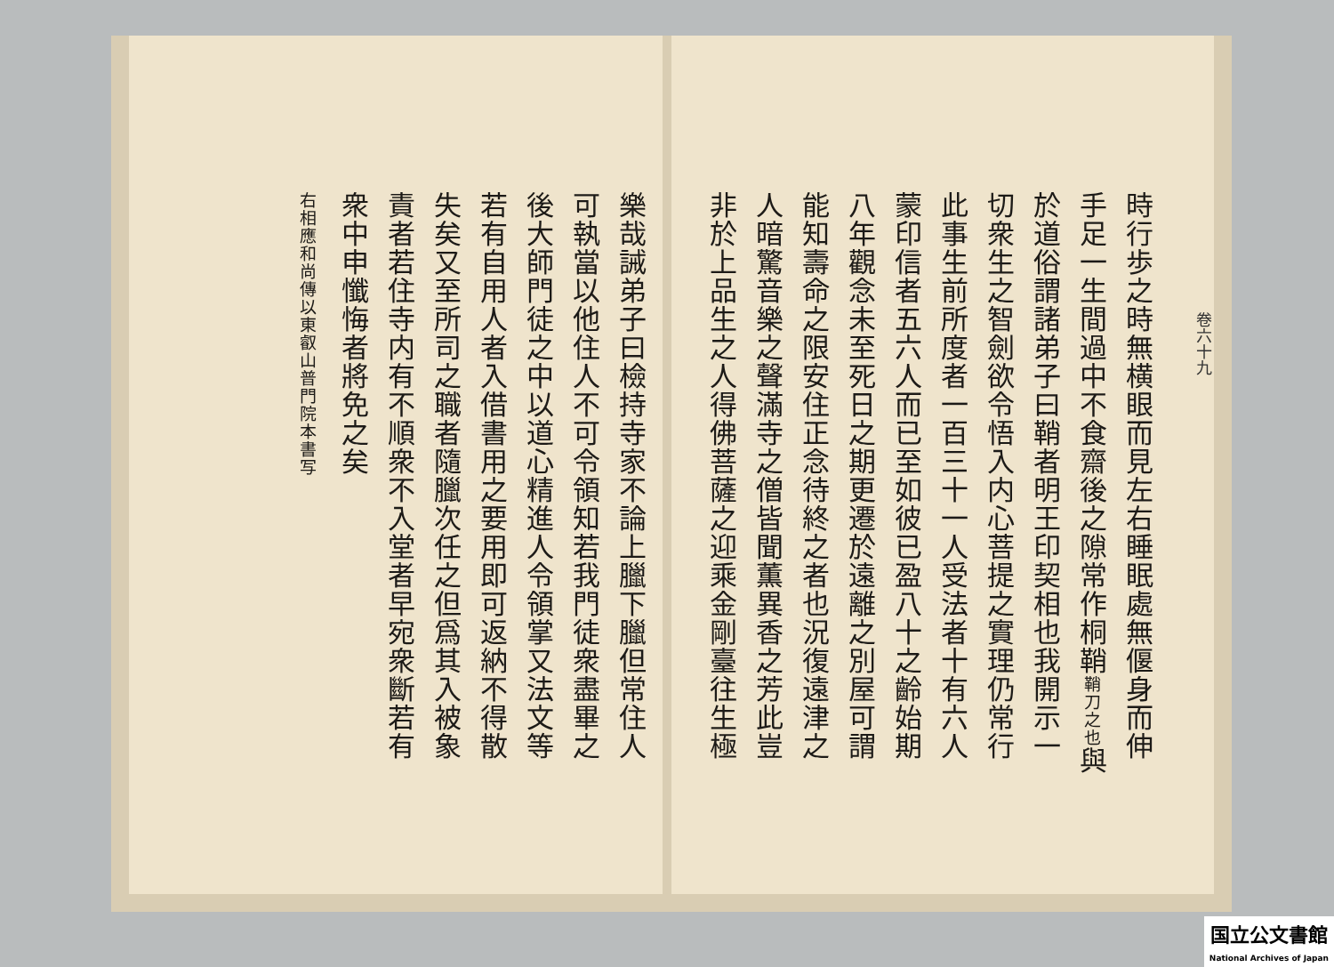樂哉誡弟子曰檢持寺家不論上臘下臘但常住人
可執當以他住人不可令領知若我門徒衆盡畢之
後大師門徒之中以道心精進人令領掌又法文等
若有自用人者入借書用之要用即可返納不得散
失矣又至所司之職者隨臘次任之但爲其入被象
責者若住寺内有不順衆不入堂者早宛衆斷若有
衆中申懺悔者將免之矣
右相應和尚傳以東叡山普門院本書写
時行歩之時無横眼而見左右睡眠處無偃身而伸
手足一生間過中不食齋後之隙常作桐鞘鞘刀之也與
於道俗謂諸弟子曰鞘者明王印契相也我開示一
切衆生之智劍欲令悟入内心菩提之實理仍常行
此事生前所度者一百三十一人受法者十有六人
蒙印信者五六人而已至如彼已盈八十之齡始期
八年觀念未至死日之期更遷於遠離之別屋可謂
能知壽命之限安住正念待終之者也況復遠津之
人暗驚音樂之聲滿寺之僧皆聞薫異香之芳此豈
非於上品生之人得佛菩薩之迎乘金剛臺往生極
卷六十九
国立公文書館
National Archives of Japan